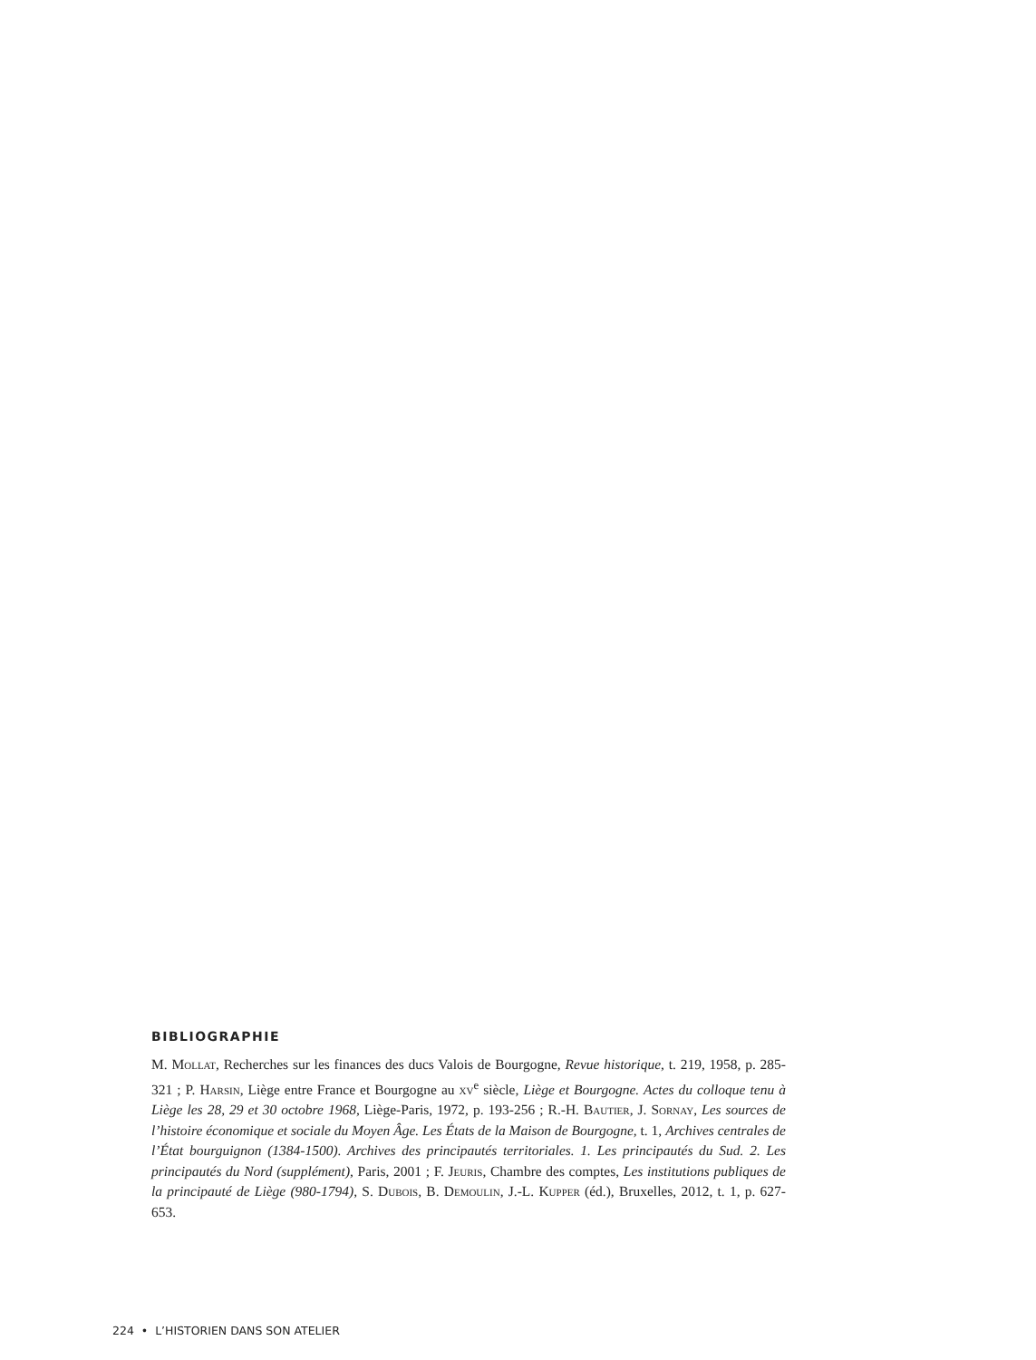BIBLIOGRAPHIE
M. Mollat, Recherches sur les finances des ducs Valois de Bourgogne, Revue historique, t. 219, 1958, p. 285-321 ; P. Harsin, Liège entre France et Bourgogne au xv<sup>e</sup> siècle, Liège et Bourgogne. Actes du colloque tenu à Liège les 28, 29 et 30 octobre 1968, Liège-Paris, 1972, p. 193-256 ; R.-H. Bautier, J. Sornay, Les sources de l’histoire économique et sociale du Moyen Âge. Les États de la Maison de Bourgogne, t. 1, Archives centrales de l’État bourguignon (1384-1500). Archives des principautés territoriales. 1. Les principautés du Sud. 2. Les principautés du Nord (supplément), Paris, 2001 ; F. Jeuris, Chambre des comptes, Les institutions publiques de la principauté de Liège (980-1794), S. Dubois, B. Demoulin, J.-L. Kupper (éd.), Bruxelles, 2012, t. 1, p. 627-653.
224 • L’HISTORIEN DANS SON ATELIER